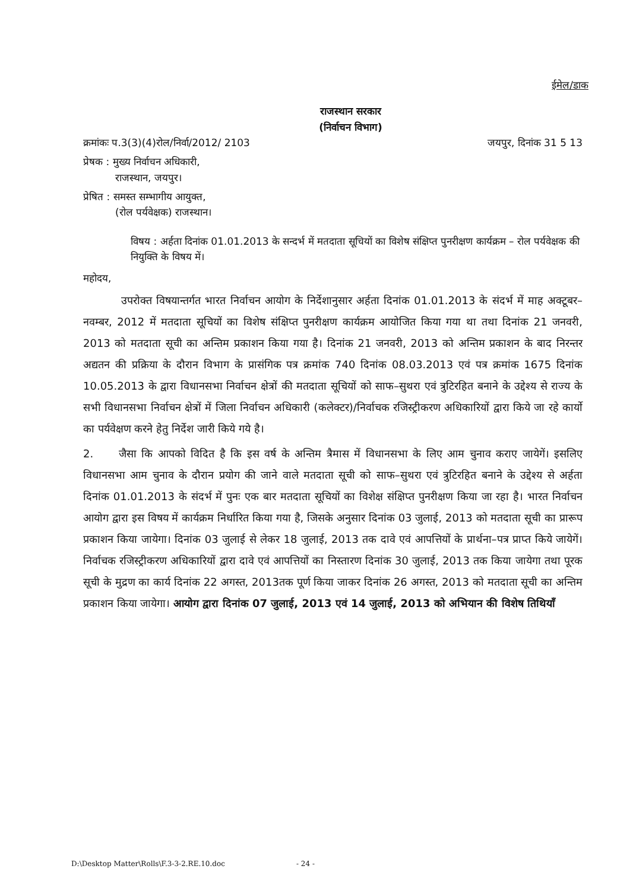ईमेल/डाक
राजस्थान सरकार
(निर्वाचन विभाग)
क्रमांकः प.3(3)(4)रोल/निर्वा/2012/ 2103 जयपुर, दिनांक 31 5 13
प्रेषक : मुख्य निर्वाचन अधिकारी,
राजस्थान, जयपुर।
प्रेषित : समस्त सम्भागीय आयुक्त,
(रोल पर्यवेक्षक) राजस्थान।
विषय : अर्हता दिनांक 01.01.2013 के सन्दर्भ में मतदाता सूचियों का विशेष संक्षिप्त पुनरीक्षण कार्यक्रम – रोल पर्यवेक्षक की नियुक्ति के विषय में।
महोदय,
उपरोक्त विषयान्तर्गत भारत निर्वाचन आयोग के निर्देशानुसार अर्हता दिनांक 01.01.2013 के संदर्भ में माह अक्टूबर–नवम्बर, 2012 में मतदाता सूचियों का विशेष संक्षिप्त पुनरीक्षण कार्यक्रम आयोजित किया गया था तथा दिनांक 21 जनवरी, 2013 को मतदाता सूची का अन्तिम प्रकाशन किया गया है। दिनांक 21 जनवरी, 2013 को अन्तिम प्रकाशन के बाद निरन्तर अद्यतन की प्रक्रिया के दौरान विभाग के प्रासंगिक पत्र क्रमांक 740 दिनांक 08.03.2013 एवं पत्र क्रमांक 1675 दिनांक 10.05.2013 के द्वारा विधानसभा निर्वाचन क्षेत्रों की मतदाता सूचियों को साफ–सुथरा एवं त्रुटिरहित बनाने के उद्देश्य से राज्य के सभी विधानसभा निर्वाचन क्षेत्रों में जिला निर्वाचन अधिकारी (कलेक्टर)/निर्वाचक रजिस्ट्रीकरण अधिकारियों द्वारा किये जा रहे कार्यो का पर्यवेक्षण करने हेतु निर्देश जारी किये गये है।
2. जैसा कि आपको विदित है कि इस वर्ष के अन्तिम त्रैमास में विधानसभा के लिए आम चुनाव कराए जायेगें। इसलिए विधानसभा आम चुनाव के दौरान प्रयोग की जाने वाले मतदाता सूची को साफ–सुथरा एवं त्रुटिरहित बनाने के उद्देश्य से अर्हता दिनांक 01.01.2013 के संदर्भ में पुनः एक बार मतदाता सूचियों का विशेक्ष संक्षिप्त पुनरीक्षण किया जा रहा है। भारत निर्वाचन आयोग द्वारा इस विषय में कार्यक्रम निर्धारित किया गया है, जिसके अनुसार दिनांक 03 जुलाई, 2013 को मतदाता सूची का प्रारूप प्रकाशन किया जायेगा। दिनांक 03 जुलाई से लेकर 18 जुलाई, 2013 तक दावे एवं आपत्तियों के प्रार्थना–पत्र प्राप्त किये जायेगें। निर्वाचक रजिस्ट्रीकरण अधिकारियों द्वारा दावे एवं आपत्तियों का निस्तारण दिनांक 30 जुलाई, 2013 तक किया जायेगा तथा पूरक सूची के मुद्रण का कार्य दिनांक 22 अगस्त, 2013तक पूर्ण किया जाकर दिनांक 26 अगस्त, 2013 को मतदाता सूची का अन्तिम प्रकाशन किया जायेगा। आयोग द्वारा दिनांक 07 जुलाई, 2013 एवं 14 जुलाई, 2013 को अभियान की विशेष तिथियाँ
D:\Desktop Matter\Rolls\F.3-3-2.RE.10.doc - 24 -